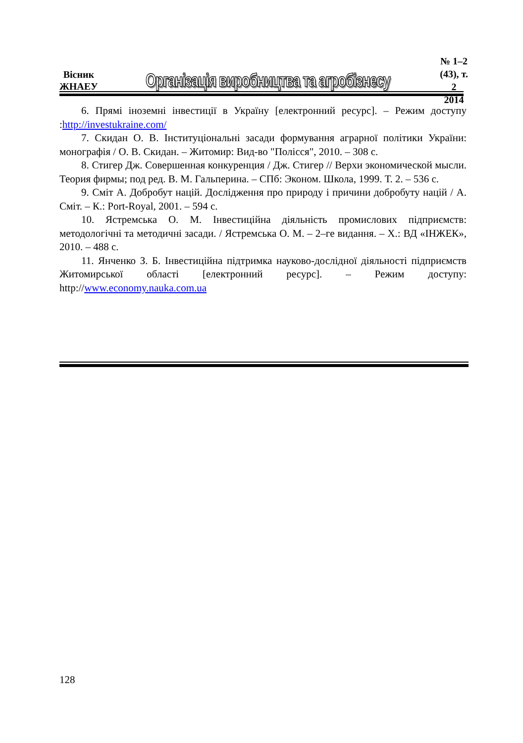Вісник
ЖНАЕУ
Організація виробництва та агробізнесу
№ 1–2 (43), т. 2
2014
6. Прямі іноземні інвестиції в Україну [електронний ресурс]. – Режим доступу :http://investukraine.com/
7. Скидан О. В. Інституціональні засади формування аграрної політики України: монографія / О. В. Скидан. – Житомир: Вид-во "Полісся", 2010. – 308 с.
8. Стигер Дж. Совершенная конкуренция / Дж. Стигер // Верхи экономической мысли. Теория фирмы; под ред. В. М. Гальперина. – СПб: Эконом. Школа, 1999. Т. 2. – 536 с.
9. Сміт А. Добробут націй. Дослідження про природу і причини добробуту націй / А. Сміт. – К.: Port-Royal, 2001. – 594 с.
10. Ястремська О. М. Інвестиційна діяльність промислових підприємств: методологічні та методичні засади. / Ястремська О. М. – 2–ге видання. – Х.: ВД «ІНЖЕК», 2010. – 488 с.
11. Янченко З. Б. Інвестиційна підтримка науково-дослідної діяльності підприємств Житомирської області [електронний ресурс]. – Режим доступу: http://www.economy.nauka.com.ua
128